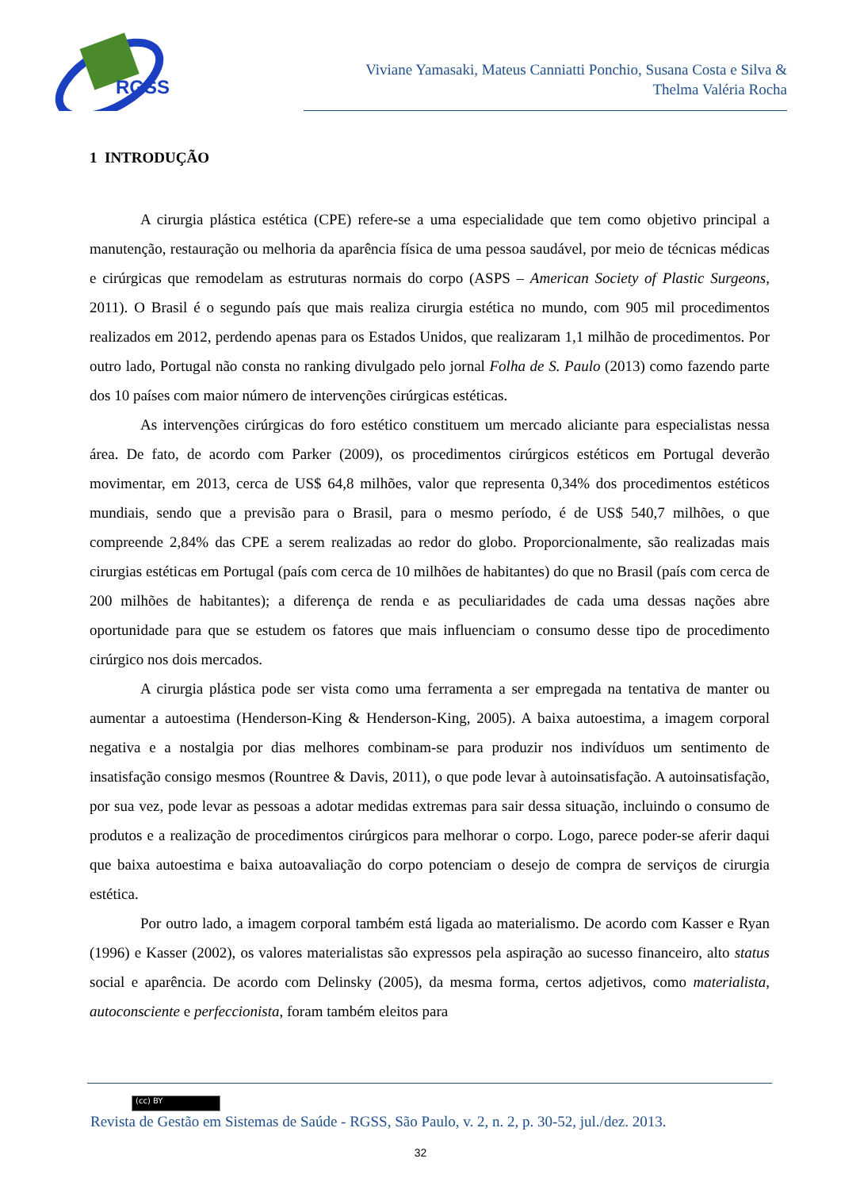RGSS
Viviane Yamasaki, Mateus Canniatti Ponchio, Susana Costa e Silva &
Thelma Valéria Rocha
1 INTRODUÇÃO
A cirurgia plástica estética (CPE) refere-se a uma especialidade que tem como objetivo principal a manutenção, restauração ou melhoria da aparência física de uma pessoa saudável, por meio de técnicas médicas e cirúrgicas que remodelam as estruturas normais do corpo (ASPS – American Society of Plastic Surgeons, 2011). O Brasil é o segundo país que mais realiza cirurgia estética no mundo, com 905 mil procedimentos realizados em 2012, perdendo apenas para os Estados Unidos, que realizaram 1,1 milhão de procedimentos. Por outro lado, Portugal não consta no ranking divulgado pelo jornal Folha de S. Paulo (2013) como fazendo parte dos 10 países com maior número de intervenções cirúrgicas estéticas.
As intervenções cirúrgicas do foro estético constituem um mercado aliciante para especialistas nessa área. De fato, de acordo com Parker (2009), os procedimentos cirúrgicos estéticos em Portugal deverão movimentar, em 2013, cerca de US$ 64,8 milhões, valor que representa 0,34% dos procedimentos estéticos mundiais, sendo que a previsão para o Brasil, para o mesmo período, é de US$ 540,7 milhões, o que compreende 2,84% das CPE a serem realizadas ao redor do globo. Proporcionalmente, são realizadas mais cirurgias estéticas em Portugal (país com cerca de 10 milhões de habitantes) do que no Brasil (país com cerca de 200 milhões de habitantes); a diferença de renda e as peculiaridades de cada uma dessas nações abre oportunidade para que se estudem os fatores que mais influenciam o consumo desse tipo de procedimento cirúrgico nos dois mercados.
A cirurgia plástica pode ser vista como uma ferramenta a ser empregada na tentativa de manter ou aumentar a autoestima (Henderson-King & Henderson-King, 2005). A baixa autoestima, a imagem corporal negativa e a nostalgia por dias melhores combinam-se para produzir nos indivíduos um sentimento de insatisfação consigo mesmos (Rountree & Davis, 2011), o que pode levar à autoinsatisfação. A autoinsatisfação, por sua vez, pode levar as pessoas a adotar medidas extremas para sair dessa situação, incluindo o consumo de produtos e a realização de procedimentos cirúrgicos para melhorar o corpo. Logo, parece poder-se aferir daqui que baixa autoestima e baixa autoavaliação do corpo potenciam o desejo de compra de serviços de cirurgia estética.
Por outro lado, a imagem corporal também está ligada ao materialismo. De acordo com Kasser e Ryan (1996) e Kasser (2002), os valores materialistas são expressos pela aspiração ao sucesso financeiro, alto status social e aparência. De acordo com Delinsky (2005), da mesma forma, certos adjetivos, como materialista, autoconsciente e perfeccionista, foram também eleitos para
(cc) BY
Revista de Gestão em Sistemas de Saúde - RGSS, São Paulo, v. 2, n. 2, p. 30-52, jul./dez. 2013.
32